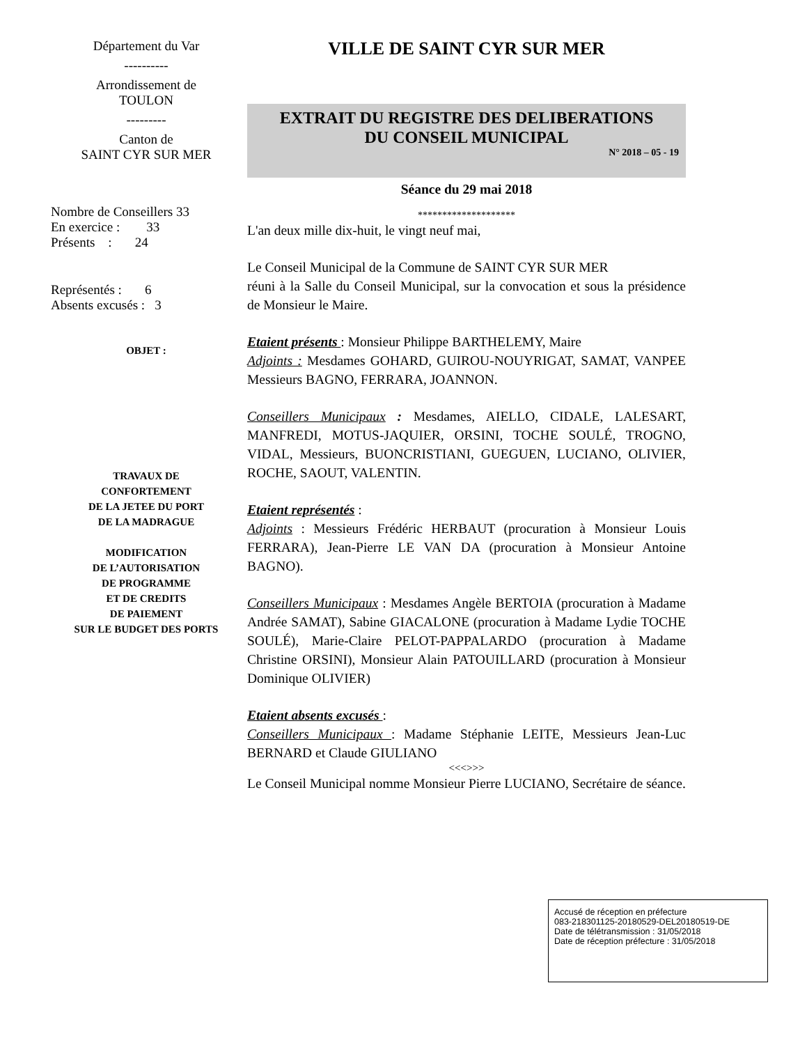Département du Var
----------
Arrondissement de
TOULON
---------
Canton de
SAINT CYR SUR MER
Nombre de Conseillers 33
En exercice : 33
Présents : 24
Représentés : 6
Absents excusés : 3
OBJET :
TRAVAUX DE
CONFORTEMENT
DE LA JETEE DU PORT
DE LA MADRAGUE
MODIFICATION
DE L’AUTORISATION
DE PROGRAMME
ET DE CREDITS
DE PAIEMENT
SUR LE BUDGET DES PORTS
VILLE DE SAINT CYR SUR MER
EXTRAIT DU REGISTRE DES DELIBERATIONS
DU CONSEIL MUNICIPAL
N° 2018 – 05 - 19
Séance du 29 mai 2018
********************
L'an deux mille dix-huit, le vingt neuf mai,
Le Conseil Municipal de la Commune de SAINT CYR SUR MER
réuni à la Salle du Conseil Municipal, sur la convocation et sous la présidence de Monsieur le Maire.
Etaient présents : Monsieur Philippe BARTHELEMY, Maire
Adjoints : Mesdames GOHARD, GUIROU-NOUYRIGAT, SAMAT, VANPEE Messieurs BAGNO, FERRARA, JOANNON.
Conseillers Municipaux : Mesdames, AIELLO, CIDALE, LALESART, MANFREDI, MOTUS-JAQUIER, ORSINI, TOCHE SOULÉ, TROGNO, VIDAL, Messieurs, BUONCRISTIANI, GUEGUEN, LUCIANO, OLIVIER, ROCHE, SAOUT, VALENTIN.
Etaient représentés :
Adjoints : Messieurs Frédéric HERBAUT (procuration à Monsieur Louis FERRARA), Jean-Pierre LE VAN DA (procuration à Monsieur Antoine BAGNO).
Conseillers Municipaux : Mesdames Angèle BERTOIA (procuration à Madame Andrée SAMAT), Sabine GIACALONE (procuration à Madame Lydie TOCHE SOULÉ), Marie-Claire PELOT-PAPPALARDO (procuration à Madame Christine ORSINI), Monsieur Alain PATOUILLARD (procuration à Monsieur Dominique OLIVIER)
Etaient absents excusés :
Conseillers Municipaux : Madame Stéphanie LEITE, Messieurs Jean-Luc BERNARD et Claude GIULIANO
<<<>>>
Le Conseil Municipal nomme Monsieur Pierre LUCIANO, Secrétaire de séance.
Accusé de réception en préfecture
083-218301125-20180529-DEL20180519-DE
Date de télétransmission : 31/05/2018
Date de réception préfecture : 31/05/2018